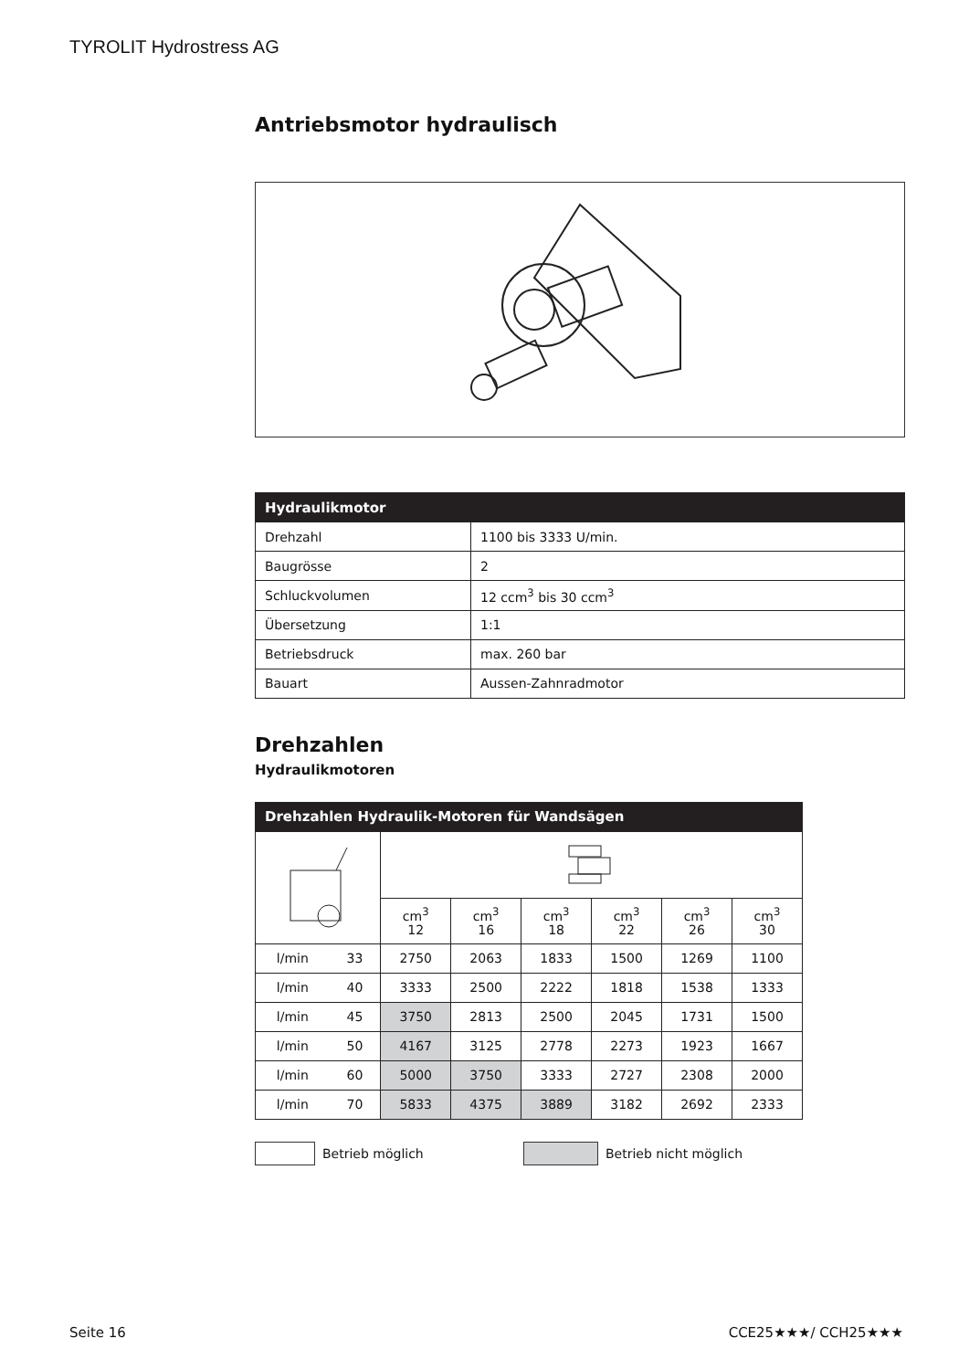TYROLIT Hydrostress AG
Antriebsmotor hydraulisch
| Hydraulikmotor | |
| --- | --- |
| Drehzahl | 1100 bis 3333 U/min. |
| Baugrösse | 2 |
| Schluckvolumen | 12 ccm<sup>3</sup> bis 30 ccm<sup>3</sup> |
| Übersetzung | 1:1 |
| Betriebsdruck | max. 260 bar |
| Bauart | Aussen-Zahnradmotor |
Drehzahlen
Hydraulikmotoren
| Drehzahlen Hydraulik-Motoren für Wandsägen | | | | | | | |
| --- | --- | --- | --- | --- | --- | --- | --- |
| | | cm<sup>3</sup> 12 | cm<sup>3</sup> 16 | cm<sup>3</sup> 18 | cm<sup>3</sup> 22 | cm<sup>3</sup> 26 | cm<sup>3</sup> 30 |
| l/min | 33 | 2750 | 2063 | 1833 | 1500 | 1269 | 1100 |
| l/min | 40 | 3333 | 2500 | 2222 | 1818 | 1538 | 1333 |
| l/min | 45 | 3750 | 2813 | 2500 | 2045 | 1731 | 1500 |
| l/min | 50 | 4167 | 3125 | 2778 | 2273 | 1923 | 1667 |
| l/min | 60 | 5000 | 3750 | 3333 | 2727 | 2308 | 2000 |
| l/min | 70 | 5833 | 4375 | 3889 | 3182 | 2692 | 2333 |
Betrieb möglich Betrieb nicht möglich
Seite 16 CCE25★★★/ CCH25★★★